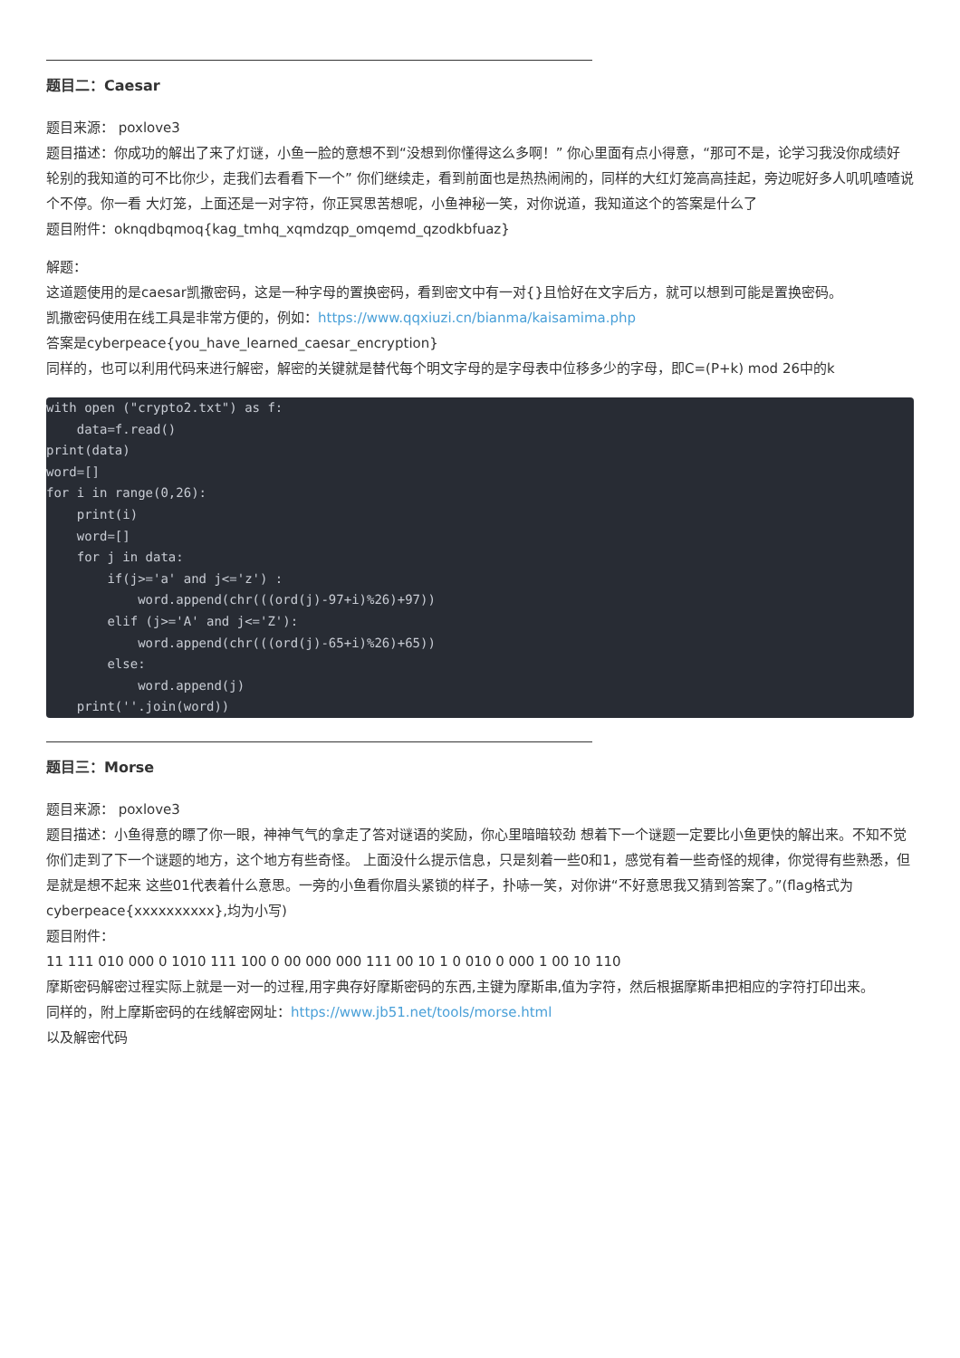题目二：Caesar
题目来源： poxlove3
题目描述：你成功的解出了来了灯谜，小鱼一脸的意想不到“没想到你懂得这么多啊！” 你心里面有点小得意，“那可不是，论学习我没你成绩好轮别的我知道的可不比你少，走我们去看看下一个” 你们继续走，看到前面也是热热闹闹的，同样的大红灯笼高高挂起，旁边呢好多人叽叽喳喳说个不停。你一看 大灯笼，上面还是一对字符，你正冥思苦想呢，小鱼神秘一笑，对你说道，我知道这个的答案是什么了
题目附件：oknqdbqmoq{kag_tmhq_xqmdzqp_omqemd_qzodkbfuaz}
解题：
这道题使用的是caesar凯撒密码，这是一种字母的置换密码，看到密文中有一对{}且恰好在文字后方，就可以想到可能是置换密码。
凯撒密码使用在线工具是非常方便的，例如：https://www.qqxiuzi.cn/bianma/kaisamima.php
答案是cyberpeace{you_have_learned_caesar_encryption}
同样的，也可以利用代码来进行解密，解密的关键就是替代每个明文字母的是字母表中位移多少的字母，即C=(P+k) mod 26中的k
with open ("crypto2.txt") as f:
    data=f.read()
print(data)
word=[]
for i in range(0,26):
    print(i)
    word=[]
    for j in data:
        if(j>='a' and j<='z') :
            word.append(chr(((ord(j)-97+i)%26)+97))
        elif (j>='A' and j<='Z'):
            word.append(chr(((ord(j)-65+i)%26)+65))
        else:
            word.append(j)
    print(''.join(word))
题目三：Morse
题目来源： poxlove3
题目描述：小鱼得意的瞟了你一眼，神神气气的拿走了答对谜语的奖励，你心里暗暗较劲 想着下一个谜题一定要比小鱼更快的解出来。不知不觉你们走到了下一个谜题的地方，这个地方有些奇怪。 上面没什么提示信息，只是刻着一些0和1，感觉有着一些奇怪的规律，你觉得有些熟悉，但是就是想不起来 这些01代表着什么意思。一旁的小鱼看你眉头紧锁的样子，扑哧一笑，对你讲“不好意思我又猜到答案了。”(flag格式为cyberpeace{xxxxxxxxxx},均为小写)
题目附件：
11 111 010 000 0 1010 111 100 0 00 000 000 111 00 10 1 0 010 0 000 1 00 10 110
摩斯密码解密过程实际上就是一对一的过程,用字典存好摩斯密码的东西,主键为摩斯串,值为字符，然后根据摩斯串把相应的字符打印出来。
同样的，附上摩斯密码的在线解密网址：https://www.jb51.net/tools/morse.html
以及解密代码